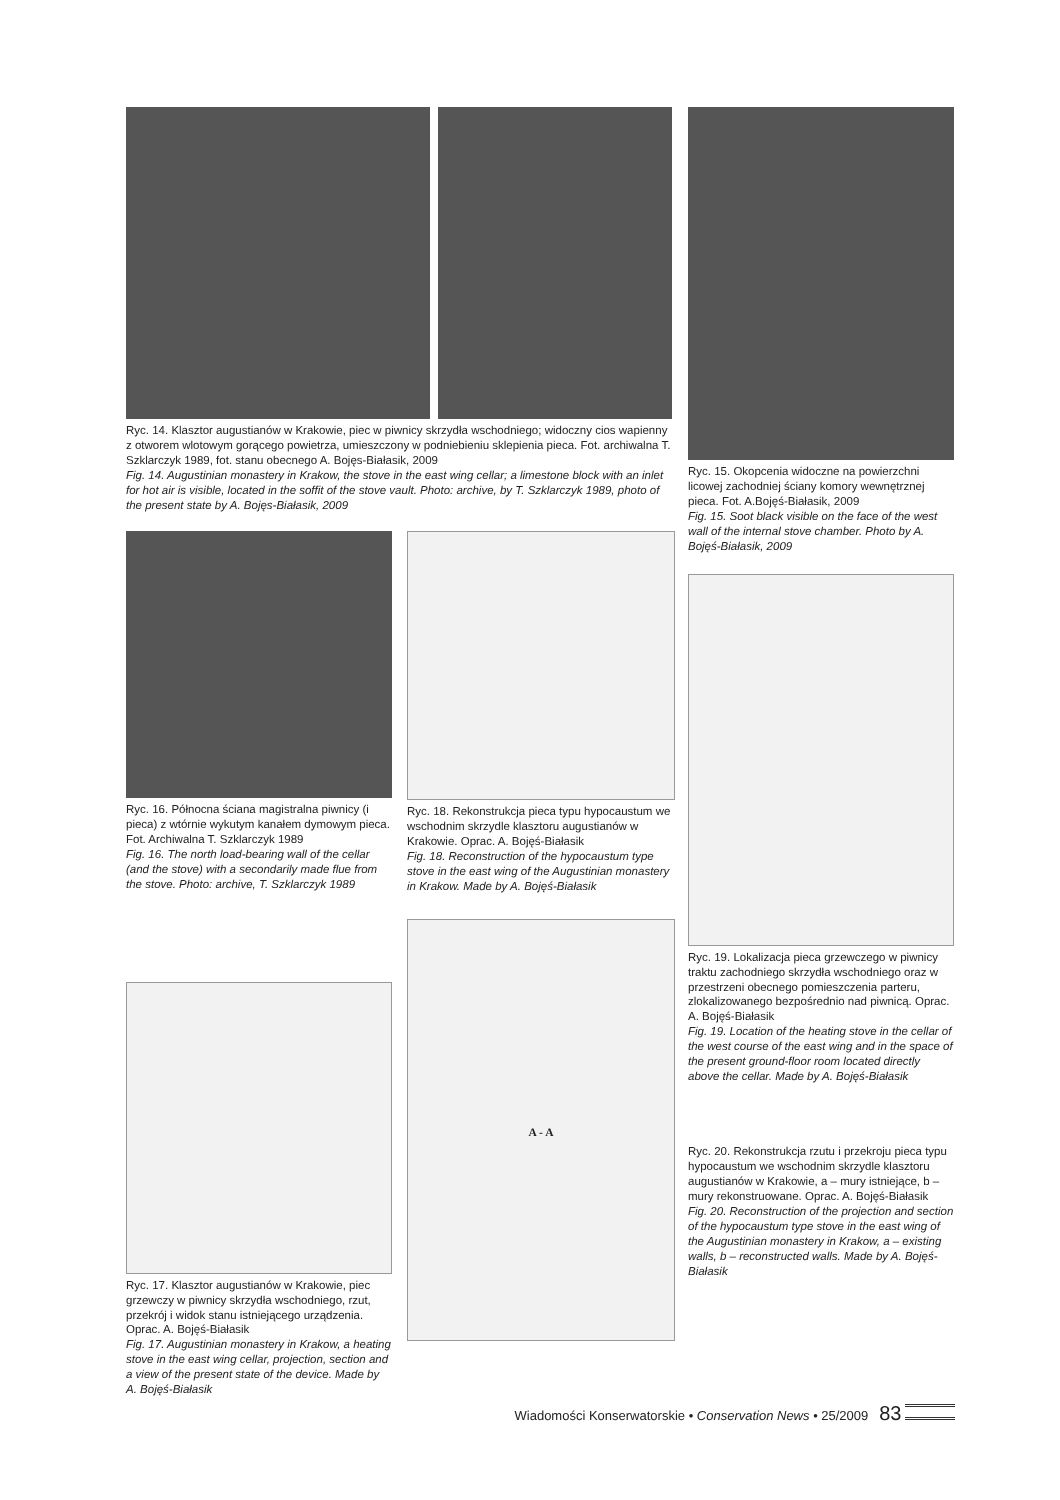Ryc. 14. Klasztor augustianów w Krakowie, piec w piwnicy skrzydła wschodniego; widoczny cios wapienny z otworem wlotowym gorącego powietrza, umieszczony w podniebieniu sklepienia pieca. Fot. archiwalna T. Szklarczyk 1989, fot. stanu obecnego A. Bojęs-Białasik, 2009
Fig. 14. Augustinian monastery in Krakow, the stove in the east wing cellar; a limestone block with an inlet for hot air is visible, located in the soffit of the stove vault. Photo: archive, by T. Szklarczyk 1989, photo of the present state by A. Bojęs-Białasik, 2009
Ryc. 15. Okopcenia widoczne na powierzchni licowej zachodniej ściany komory wewnętrznej pieca. Fot. A.Bojęś-Białasik, 2009
Fig. 15. Soot black visible on the face of the west wall of the internal stove chamber. Photo by A. Bojęś-Białasik, 2009
Ryc. 19. Lokalizacja pieca grzewczego w piwnicy traktu zachodniego skrzydła wschodniego oraz w przestrzeni obecnego pomieszczenia parteru, zlokalizowanego bezpośrednio nad piwnicą. Oprac. A. Bojęś-Białasik
Fig. 19. Location of the heating stove in the cellar of the west course of the east wing and in the space of the present ground-floor room located directly above the cellar. Made by A. Bojęś-Białasik
Ryc. 16. Północna ściana magistralna piwnicy (i pieca) z wtórnie wykutym kanałem dymowym pieca. Fot. Archiwalna T. Szklarczyk 1989
Fig. 16. The north load-bearing wall of the cellar (and the stove) with a secondarily made flue from the stove. Photo: archive, T. Szklarczyk 1989
Ryc. 17. Klasztor augustianów w Krakowie, piec grzewczy w piwnicy skrzydła wschodniego, rzut, przekrój i widok stanu istniejącego urządzenia. Oprac. A. Bojęś-Białasik
Fig. 17. Augustinian monastery in Krakow, a heating stove in the east wing cellar, projection, section and a view of the present state of the device. Made by A. Bojęś-Białasik
Ryc. 18. Rekonstrukcja pieca typu hypocaustum we wschodnim skrzydle klasztoru augustianów w Krakowie. Oprac. A. Bojęś-Białasik
Fig. 18. Reconstruction of the hypocaustum type stove in the east wing of the Augustinian monastery in Krakow. Made by A. Bojęś-Białasik
A - A
Ryc. 20. Rekonstrukcja rzutu i przekroju pieca typu hypocaustum we wschodnim skrzydle klasztoru augustianów w Krakowie, a – mury istniejące, b – mury rekonstruowane. Oprac. A. Bojęś-Białasik
Fig. 20. Reconstruction of the projection and section of the hypocaustum type stove in the east wing of the Augustinian monastery in Krakow, a – existing walls, b – reconstructed walls. Made by A. Bojęś-Białasik
Wiadomości Konserwatorskie • Conservation News • 25/2009 83